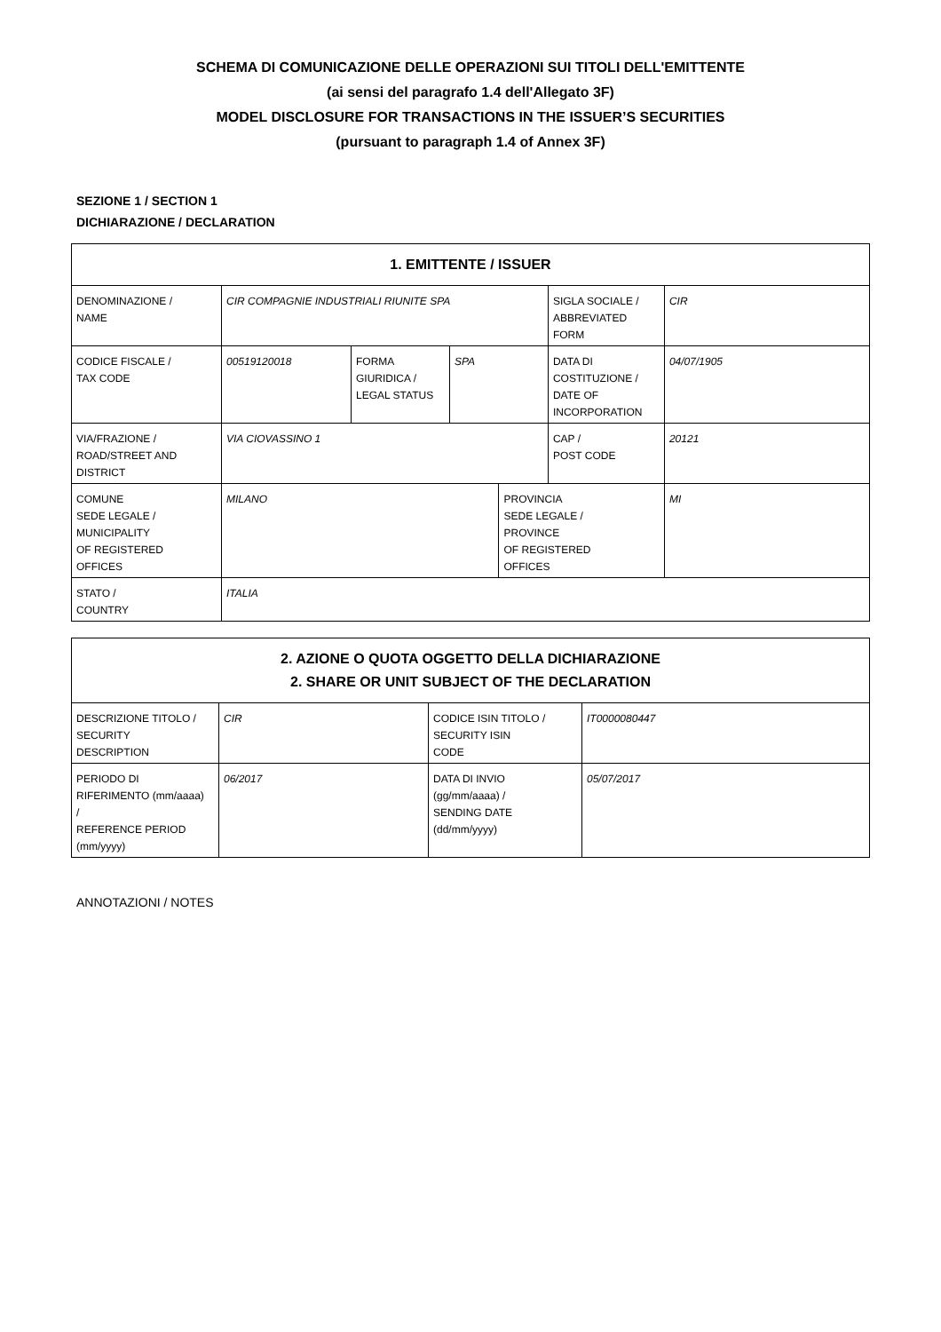SCHEMA DI COMUNICAZIONE DELLE OPERAZIONI SUI TITOLI DELL'EMITTENTE
(ai sensi del paragrafo 1.4 dell'Allegato 3F)
MODEL DISCLOSURE FOR TRANSACTIONS IN THE ISSUER’S SECURITIES
(pursuant to paragraph 1.4 of Annex 3F)
SEZIONE 1 / SECTION 1
DICHIARAZIONE / DECLARATION
| 1. EMITTENTE / ISSUER | | | | | | | |
| --- | --- | --- | --- | --- | --- | --- | --- |
| DENOMINAZIONE / NAME | CIR COMPAGNIE INDUSTRIALI RIUNITE SPA | | | | SIGLA SOCIALE / ABBREVIATED FORM | CIR | |
| CODICE FISCALE / TAX CODE | 00519120018 | FORMA GIURIDICA / LEGAL STATUS | SPA | | DATA DI COSTITUZIONE / DATE OF INCORPORATION | 04/07/1905 | |
| VIA/FRAZIONE / ROAD/STREET AND DISTRICT | VIA CIOVASSINO 1 | | | | CAP / POST CODE | 20121 | |
| COMUNE SEDE LEGALE / MUNICIPALITY OF REGISTERED OFFICES | MILANO | | | PROVINCIA SEDE LEGALE / PROVINCE OF REGISTERED OFFICES | | | MI |
| STATO / COUNTRY | ITALIA | | | | | | |
| 2. AZIONE O QUOTA OGGETTO DELLA DICHIARAZIONE 2. SHARE OR UNIT SUBJECT OF THE DECLARATION | | | |
| --- | --- | --- | --- |
| DESCRIZIONE TITOLO / SECURITY DESCRIPTION | CIR | CODICE ISIN TITOLO / SECURITY ISIN CODE | IT0000080447 |
| PERIODO DI RIFERIMENTO (mm/aaaa) / REFERENCE PERIOD (mm/yyyy) | 06/2017 | DATA DI INVIO (gg/mm/aaaa) / SENDING DATE (dd/mm/yyyy) | 05/07/2017 |
ANNOTAZIONI / NOTES